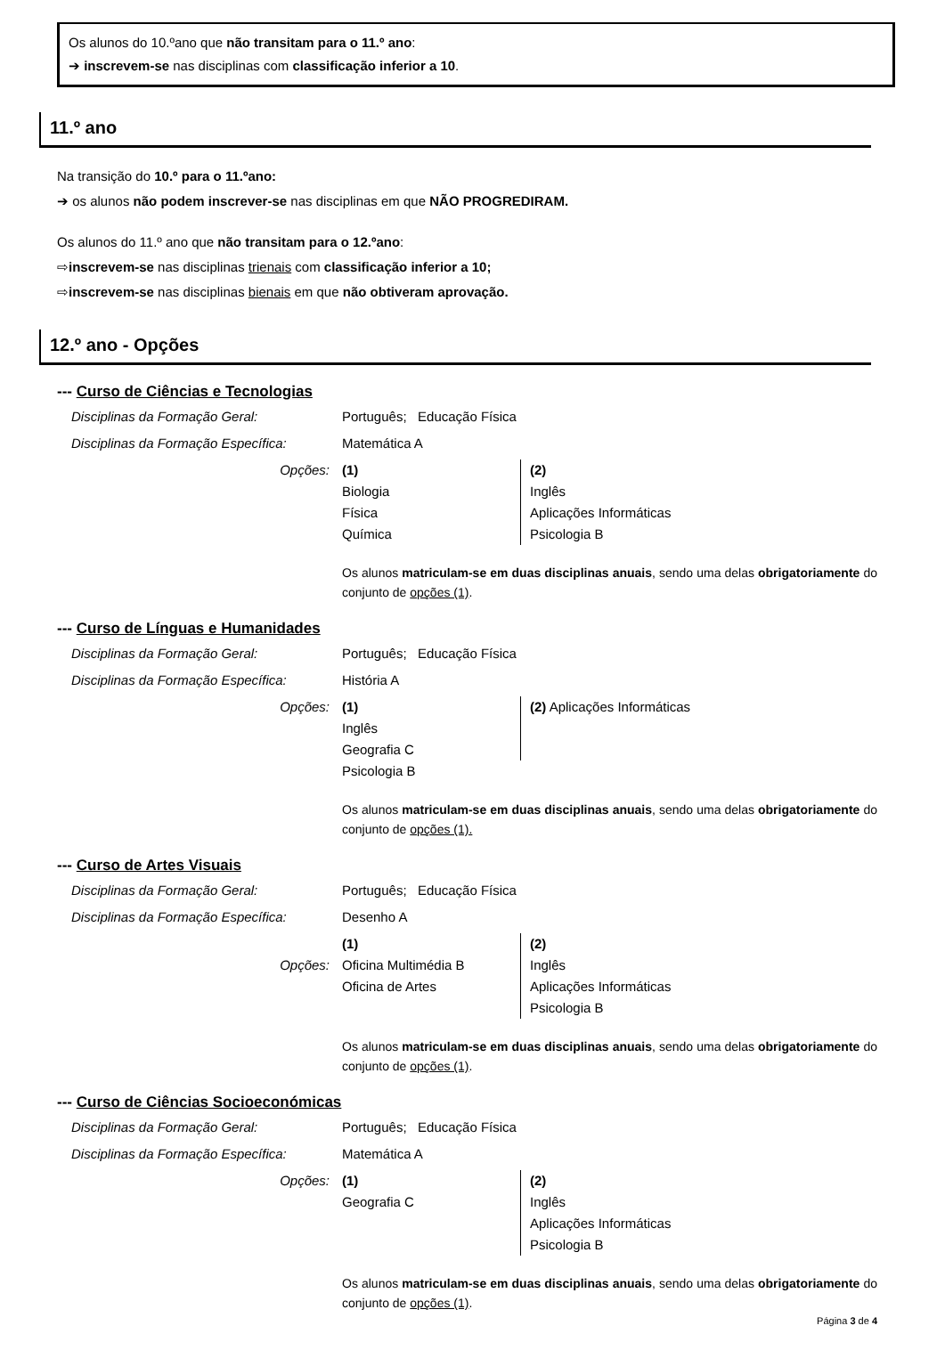Os alunos do 10.ºano que não transitam para o 11.º ano:
➔ inscrevem-se nas disciplinas com classificação inferior a 10.
11.º ano
Na transição do 10.º para o 11.ºano:
➔ os alunos não podem inscrever-se nas disciplinas em que NÃO PROGREDIRAM.
Os alunos do 11.º ano que não transitam para o 12.ºano:
⇨inscrevem-se nas disciplinas trienais com classificação inferior a 10;
⇨inscrevem-se nas disciplinas bienais em que não obtiveram aprovação.
12.º ano - Opções
--- Curso de Ciências e Tecnologias
Disciplinas da Formação Geral: Português; Educação Física
Disciplinas da Formação Específica:
Matemática A
Opções: (1)
Biologia
Física
Química
(2)
Inglês
Aplicações Informáticas
Psicologia B
Os alunos matriculam-se em duas disciplinas anuais, sendo uma delas obrigatoriamente do conjunto de opções (1).
--- Curso de Línguas e Humanidades
Disciplinas da Formação Geral: Português; Educação Física
Disciplinas da Formação Específica:
História A
Opções: (1)
Inglês
Geografia C
Psicologia B
(2) Aplicações Informáticas
Os alunos matriculam-se em duas disciplinas anuais, sendo uma delas obrigatoriamente do conjunto de opções (1).
--- Curso de Artes Visuais
Disciplinas da Formação Geral: Português; Educação Física
Disciplinas da Formação Específica:
Desenho A
Opções: (1)
Oficina Multimédia B
Oficina de Artes
(2)
Inglês
Aplicações Informáticas
Psicologia B
Os alunos matriculam-se em duas disciplinas anuais, sendo uma delas obrigatoriamente do conjunto de opções (1).
--- Curso de Ciências Socioeconómicas
Disciplinas da Formação Geral: Português; Educação Física
Disciplinas da Formação Específica:
Matemática A
Opções: (1)
Geografia C
(2)
Inglês
Aplicações Informáticas
Psicologia B
Os alunos matriculam-se em duas disciplinas anuais, sendo uma delas obrigatoriamente do conjunto de opções (1).
Página 3 de 4